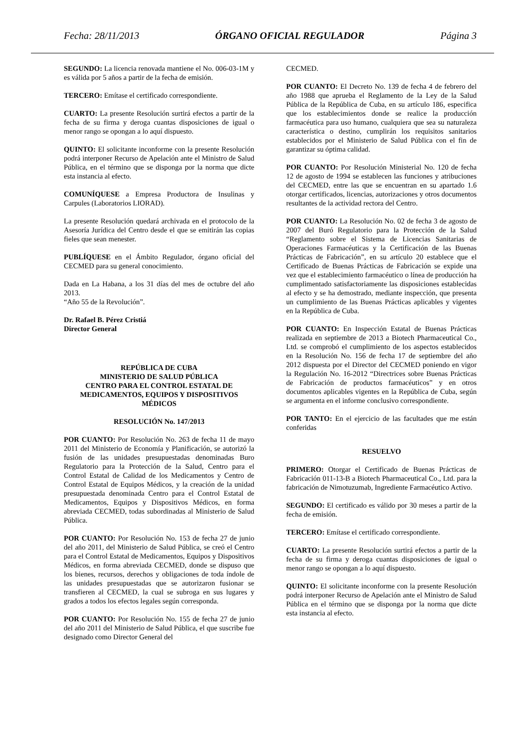Fecha: 28/11/2013 ÓRGANO OFICIAL REGULADOR Página 3
SEGUNDO: La licencia renovada mantiene el No. 006-03-1M y es válida por 5 años a partir de la fecha de emisión.
TERCERO: Emítase el certificado correspondiente.
CUARTO: La presente Resolución surtirá efectos a partir de la fecha de su firma y deroga cuantas disposiciones de igual o menor rango se opongan a lo aquí dispuesto.
QUINTO: El solicitante inconforme con la presente Resolución podrá interponer Recurso de Apelación ante el Ministro de Salud Pública, en el término que se disponga por la norma que dicte esta instancia al efecto.
COMUNÍQUESE a Empresa Productora de Insulinas y Carpules (Laboratorios LIORAD).
La presente Resolución quedará archivada en el protocolo de la Asesoría Jurídica del Centro desde el que se emitirán las copias fieles que sean menester.
PUBLÍQUESE en el Ámbito Regulador, órgano oficial del CECMED para su general conocimiento.
Dada en La Habana, a los 31 días del mes de octubre del año 2013.
“Año 55 de la Revolución”.
Dr. Rafael B. Pérez Cristiá
Director General
REPÚBLICA DE CUBA
MINISTERIO DE SALUD PÚBLICA
CENTRO PARA EL CONTROL ESTATAL DE MEDICAMENTOS, EQUIPOS Y DISPOSITIVOS MÉDICOS
RESOLUCIÓN No. 147/2013
POR CUANTO: Por Resolución No. 263 de fecha 11 de mayo 2011 del Ministerio de Economía y Planificación, se autorizó la fusión de las unidades presupuestadas denominadas Buro Regulatorio para la Protección de la Salud, Centro para el Control Estatal de Calidad de los Medicamentos y Centro de Control Estatal de Equipos Médicos, y la creación de la unidad presupuestada denominada Centro para el Control Estatal de Medicamentos, Equipos y Dispositivos Médicos, en forma abreviada CECMED, todas subordinadas al Ministerio de Salud Pública.
POR CUANTO: Por Resolución No. 153 de fecha 27 de junio del año 2011, del Ministerio de Salud Pública, se creó el Centro para el Control Estatal de Medicamentos, Equipos y Dispositivos Médicos, en forma abreviada CECMED, donde se dispuso que los bienes, recursos, derechos y obligaciones de toda índole de las unidades presupuestadas que se autorizaron fusionar se transfieren al CECMED, la cual se subroga en sus lugares y grados a todos los efectos legales según corresponda.
POR CUANTO: Por Resolución No. 155 de fecha 27 de junio del año 2011 del Ministerio de Salud Pública, el que suscribe fue designado como Director General del
CECMED.
POR CUANTO: El Decreto No. 139 de fecha 4 de febrero del año 1988 que aprueba el Reglamento de la Ley de la Salud Pública de la República de Cuba, en su artículo 186, especifica que los establecimientos donde se realice la producción farmacéutica para uso humano, cualquiera que sea su naturaleza característica o destino, cumplirán los requisitos sanitarios establecidos por el Ministerio de Salud Pública con el fin de garantizar su óptima calidad.
POR CUANTO: Por Resolución Ministerial No. 120 de fecha 12 de agosto de 1994 se establecen las funciones y atribuciones del CECMED, entre las que se encuentran en su apartado 1.6 otorgar certificados, licencias, autorizaciones y otros documentos resultantes de la actividad rectora del Centro.
POR CUANTO: La Resolución No. 02 de fecha 3 de agosto de 2007 del Buró Regulatorio para la Protección de la Salud “Reglamento sobre el Sistema de Licencias Sanitarias de Operaciones Farmacéuticas y la Certificación de las Buenas Prácticas de Fabricación”, en su artículo 20 establece que el Certificado de Buenas Prácticas de Fabricación se expide una vez que el establecimiento farmacéutico o línea de producción ha cumplimentado satisfactoriamente las disposiciones establecidas al efecto y se ha demostrado, mediante inspección, que presenta un cumplimiento de las Buenas Prácticas aplicables y vigentes en la República de Cuba.
POR CUANTO: En Inspección Estatal de Buenas Prácticas realizada en septiembre de 2013 a Biotech Pharmaceutical Co., Ltd. se comprobó el cumplimiento de los aspectos establecidos en la Resolución No. 156 de fecha 17 de septiembre del año 2012 dispuesta por el Director del CECMED poniendo en vigor la Regulación No. 16-2012 “Directrices sobre Buenas Prácticas de Fabricación de productos farmacéuticos” y en otros documentos aplicables vigentes en la República de Cuba, según se argumenta en el informe conclusivo correspondiente.
POR TANTO: En el ejercicio de las facultades que me están conferidas
RESUELVO
PRIMERO: Otorgar el Certificado de Buenas Prácticas de Fabricación 011-13-B a Biotech Pharmaceutical Co., Ltd. para la fabricación de Nimotuzumab, Ingrediente Farmacéutico Activo.
SEGUNDO: El certificado es válido por 30 meses a partir de la fecha de emisión.
TERCERO: Emítase el certificado correspondiente.
CUARTO: La presente Resolución surtirá efectos a partir de la fecha de su firma y deroga cuantas disposiciones de igual o menor rango se opongan a lo aquí dispuesto.
QUINTO: El solicitante inconforme con la presente Resolución podrá interponer Recurso de Apelación ante el Ministro de Salud Pública en el término que se disponga por la norma que dicte esta instancia al efecto.